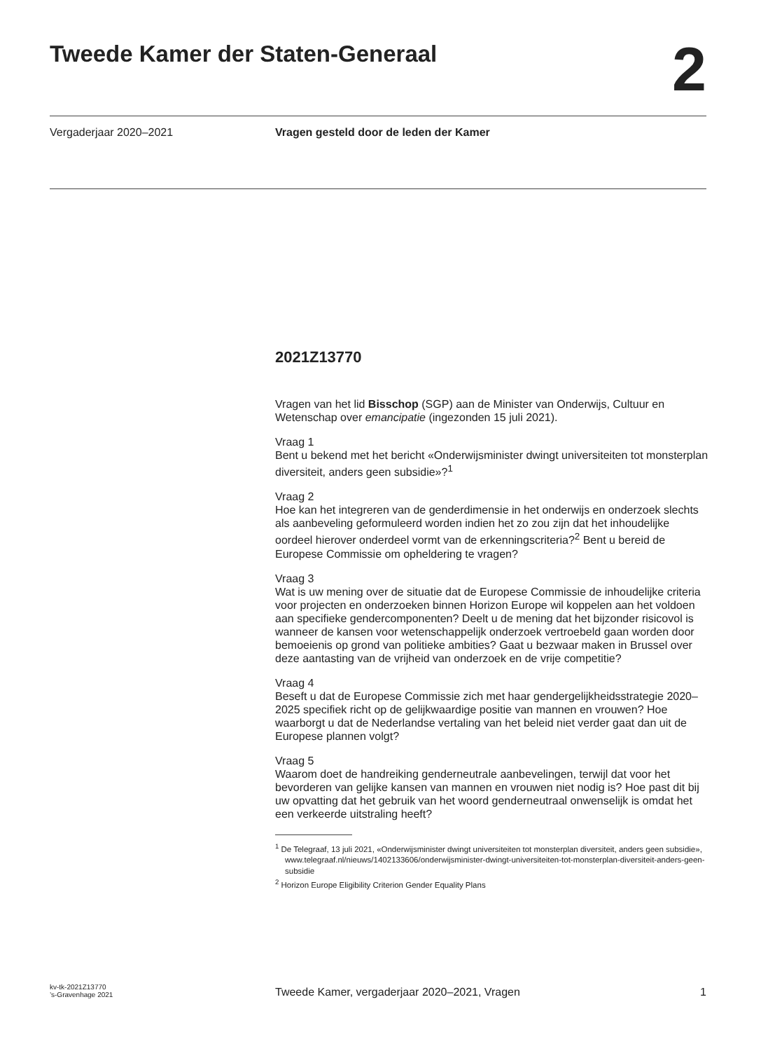Tweede Kamer der Staten-Generaal
2
Vergaderjaar 2020–2021 Vragen gesteld door de leden der Kamer
2021Z13770
Vragen van het lid Bisschop (SGP) aan de Minister van Onderwijs, Cultuur en Wetenschap over emancipatie (ingezonden 15 juli 2021).
Vraag 1
Bent u bekend met het bericht «Onderwijsminister dwingt universiteiten tot monsterplan diversiteit, anders geen subsidie»?<sup>1</sup>
Vraag 2
Hoe kan het integreren van de genderdimensie in het onderwijs en onderzoek slechts als aanbeveling geformuleerd worden indien het zo zou zijn dat het inhoudelijke oordeel hierover onderdeel vormt van de erkenningscriteria?<sup>2</sup> Bent u bereid de Europese Commissie om opheldering te vragen?
Vraag 3
Wat is uw mening over de situatie dat de Europese Commissie de inhoudelijke criteria voor projecten en onderzoeken binnen Horizon Europe wil koppelen aan het voldoen aan specifieke gendercomponenten? Deelt u de mening dat het bijzonder risicovol is wanneer de kansen voor wetenschappelijk onderzoek vertroebeld gaan worden door bemoeienis op grond van politieke ambities? Gaat u bezwaar maken in Brussel over deze aantasting van de vrijheid van onderzoek en de vrije competitie?
Vraag 4
Beseft u dat de Europese Commissie zich met haar gendergelijkheidsstrategie 2020–2025 specifiek richt op de gelijkwaardige positie van mannen en vrouwen? Hoe waarborgt u dat de Nederlandse vertaling van het beleid niet verder gaat dan uit de Europese plannen volgt?
Vraag 5
Waarom doet de handreiking genderneutrale aanbevelingen, terwijl dat voor het bevorderen van gelijke kansen van mannen en vrouwen niet nodig is? Hoe past dit bij uw opvatting dat het gebruik van het woord genderneutraal onwenselijk is omdat het een verkeerde uitstraling heeft?
<sup>1</sup> De Telegraaf, 13 juli 2021, «Onderwijsminister dwingt universiteiten tot monsterplan diversiteit, anders geen subsidie», www.telegraaf.nl/nieuws/1402133606/onderwijsminister-dwingt-universiteiten-tot-monsterplan-diversiteit-anders-geen-subsidie
<sup>2</sup> Horizon Europe Eligibility Criterion Gender Equality Plans
kv-tk-2021Z13770
’s-Gravenhage 2021
Tweede Kamer, vergaderjaar 2020–2021, Vragen
1